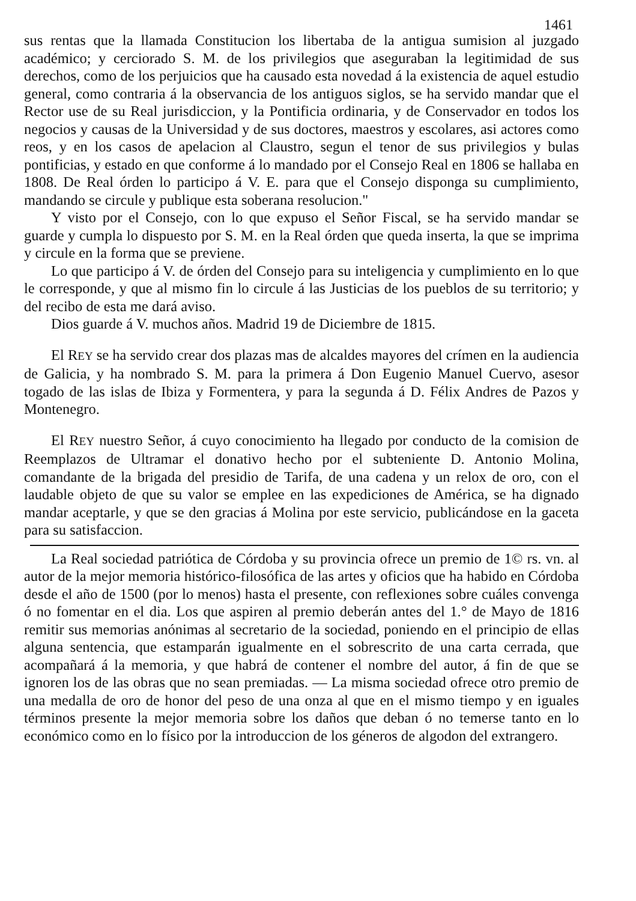1461
sus rentas que la llamada Constitucion los libertaba de la antigua sumision al juzgado académico; y cerciorado S. M. de los privilegios que aseguraban la legitimidad de sus derechos, como de los perjuicios que ha causado esta novedad á la existencia de aquel estudio general, como contraria á la observancia de los antiguos siglos, se ha servido mandar que el Rector use de su Real jurisdiccion, y la Pontificia ordinaria, y de Conservador en todos los negocios y causas de la Universidad y de sus doctores, maestros y escolares, asi actores como reos, y en los casos de apelacion al Claustro, segun el tenor de sus privilegios y bulas pontificias, y estado en que conforme á lo mandado por el Consejo Real en 1806 se hallaba en 1808. De Real órden lo participo á V. E. para que el Consejo disponga su cumplimiento, mandando se circule y publique esta soberana resolucion."
Y visto por el Consejo, con lo que expuso el Señor Fiscal, se ha servido mandar se guarde y cumpla lo dispuesto por S. M. en la Real órden que queda inserta, la que se imprima y circule en la forma que se previene.
Lo que participo á V. de órden del Consejo para su inteligencia y cumplimiento en lo que le corresponde, y que al mismo fin lo circule á las Justicias de los pueblos de su territorio; y del recibo de esta me dará aviso.
Dios guarde á V. muchos años. Madrid 19 de Diciembre de 1815.
El REY se ha servido crear dos plazas mas de alcaldes mayores del crímen en la audiencia de Galicia, y ha nombrado S. M. para la primera á Don Eugenio Manuel Cuervo, asesor togado de las islas de Ibiza y Formentera, y para la segunda á D. Félix Andres de Pazos y Montenegro.
El REY nuestro Señor, á cuyo conocimiento ha llegado por conducto de la comision de Reemplazos de Ultramar el donativo hecho por el subteniente D. Antonio Molina, comandante de la brigada del presidio de Tarifa, de una cadena y un relox de oro, con el laudable objeto de que su valor se emplee en las expediciones de América, se ha dignado mandar aceptarle, y que se den gracias á Molina por este servicio, publicándose en la gaceta para su satisfaccion.
La Real sociedad patriótica de Córdoba y su provincia ofrece un premio de 1© rs. vn. al autor de la mejor memoria histórico-filosófica de las artes y oficios que ha habido en Córdoba desde el año de 1500 (por lo menos) hasta el presente, con reflexiones sobre cuáles convenga ó no fomentar en el dia. Los que aspiren al premio deberán antes del 1.° de Mayo de 1816 remitir sus memorias anónimas al secretario de la sociedad, poniendo en el principio de ellas alguna sentencia, que estamparán igualmente en el sobrescrito de una carta cerrada, que acompañará á la memoria, y que habrá de contener el nombre del autor, á fin de que se ignoren los de las obras que no sean premiadas. — La misma sociedad ofrece otro premio de una medalla de oro de honor del peso de una onza al que en el mismo tiempo y en iguales términos presente la mejor memoria sobre los daños que deban ó no temerse tanto en lo económico como en lo físico por la introduccion de los géneros de algodon del extrangero.